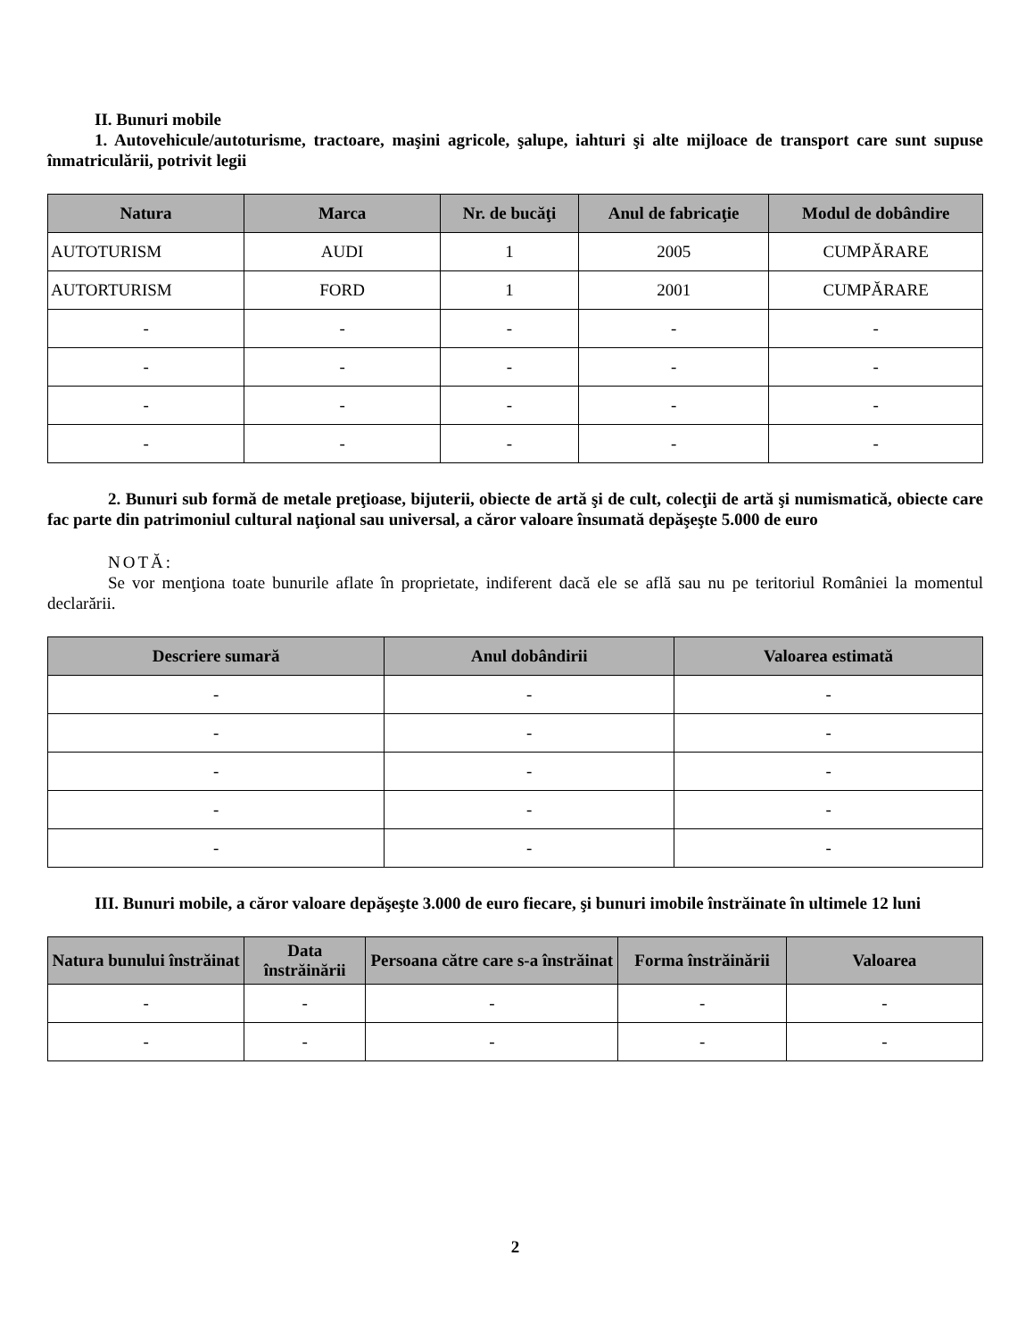II. Bunuri mobile
1. Autovehicule/autoturisme, tractoare, maşini agricole, şalupe, iahturi şi alte mijloace de transport care sunt supuse înmatriculării, potrivit legii
| Natura | Marca | Nr. de bucăţi | Anul de fabricaţie | Modul de dobândire |
| --- | --- | --- | --- | --- |
| AUTOTURISM | AUDI | 1 | 2005 | CUMPĂRARE |
| AUTORTURISM | FORD | 1 | 2001 | CUMPĂRARE |
| - | - | - | - | - |
| - | - | - | - | - |
| - | - | - | - | - |
| - | - | - | - | - |
2. Bunuri sub formă de metale preţioase, bijuterii, obiecte de artă şi de cult, colecţii de artă şi numismatică, obiecte care fac parte din patrimoniul cultural naţional sau universal, a căror valoare însumată depăşeşte 5.000 de euro
NOTĂ:
Se vor menţiona toate bunurile aflate în proprietate, indiferent dacă ele se află sau nu pe teritoriul României la momentul declarării.
| Descriere sumară | Anul dobândirii | Valoarea estimată |
| --- | --- | --- |
| - | - | - |
| - | - | - |
| - | - | - |
| - | - | - |
| - | - | - |
III. Bunuri mobile, a căror valoare depăşeşte 3.000 de euro fiecare, şi bunuri imobile înstrăinate în ultimele 12 luni
| Natura bunului înstrăinat | Data înstrăinării | Persoana către care s-a înstrăinat | Forma înstrăinării | Valoarea |
| --- | --- | --- | --- | --- |
| - | - | - | - | - |
| - | - | - | - | - |
2